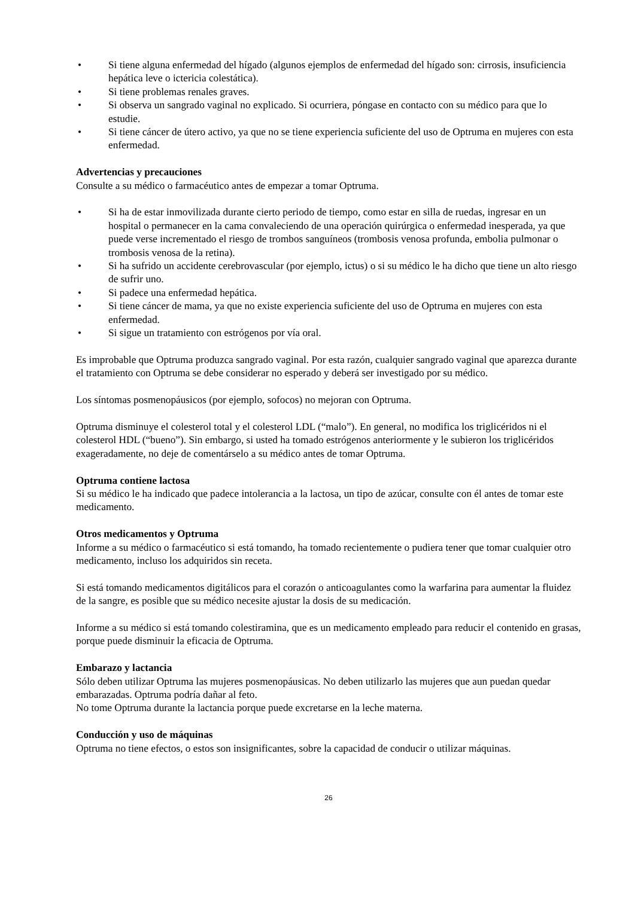• Si tiene alguna enfermedad del hígado (algunos ejemplos de enfermedad del hígado son: cirrosis, insuficiencia hepática leve o ictericia colestática).
• Si tiene problemas renales graves.
• Si observa un sangrado vaginal no explicado. Si ocurriera, póngase en contacto con su médico para que lo estudie.
• Si tiene cáncer de útero activo, ya que no se tiene experiencia suficiente del uso de Optruma en mujeres con esta enfermedad.
Advertencias y precauciones
Consulte a su médico o farmacéutico antes de empezar a tomar Optruma.
• Si ha de estar inmovilizada durante cierto periodo de tiempo, como estar en silla de ruedas, ingresar en un hospital o permanecer en la cama convaleciendo de una operación quirúrgica o enfermedad inesperada, ya que puede verse incrementado el riesgo de trombos sanguíneos (trombosis venosa profunda, embolia pulmonar o trombosis venosa de la retina).
• Si ha sufrido un accidente cerebrovascular (por ejemplo, ictus) o si su médico le ha dicho que tiene un alto riesgo de sufrir uno.
• Si padece una enfermedad hepática.
• Si tiene cáncer de mama, ya que no existe experiencia suficiente del uso de Optruma en mujeres con esta enfermedad.
• Si sigue un tratamiento con estrógenos por vía oral.
Es improbable que Optruma produzca sangrado vaginal. Por esta razón, cualquier sangrado vaginal que aparezca durante el tratamiento con Optruma se debe considerar no esperado y deberá ser investigado por su médico.
Los síntomas posmenopáusicos (por ejemplo, sofocos) no mejoran con Optruma.
Optruma disminuye el colesterol total y el colesterol LDL (“malo”). En general, no modifica los triglicéridos ni el colesterol HDL (“bueno”). Sin embargo, si usted ha tomado estrógenos anteriormente y le subieron los triglicéridos exageradamente, no deje de comentárselo a su médico antes de tomar Optruma.
Optruma contiene lactosa
Si su médico le ha indicado que padece intolerancia a la lactosa, un tipo de azúcar, consulte con él antes de tomar este medicamento.
Otros medicamentos y Optruma
Informe a su médico o farmacéutico si está tomando, ha tomado recientemente o pudiera tener que tomar cualquier otro medicamento, incluso los adquiridos sin receta.
Si está tomando medicamentos digitálicos para el corazón o anticoagulantes como la warfarina para aumentar la fluidez de la sangre, es posible que su médico necesite ajustar la dosis de su medicación.
Informe a su médico si está tomando colestiramina, que es un medicamento empleado para reducir el contenido en grasas, porque puede disminuir la eficacia de Optruma.
Embarazo y lactancia
Sólo deben utilizar Optruma las mujeres posmenopáusicas. No deben utilizarlo las mujeres que aun puedan quedar embarazadas. Optruma podría dañar al feto.
No tome Optruma durante la lactancia porque puede excretarse en la leche materna.
Conducción y uso de máquinas
Optruma no tiene efectos, o estos son insignificantes, sobre la capacidad de conducir o utilizar máquinas.
26